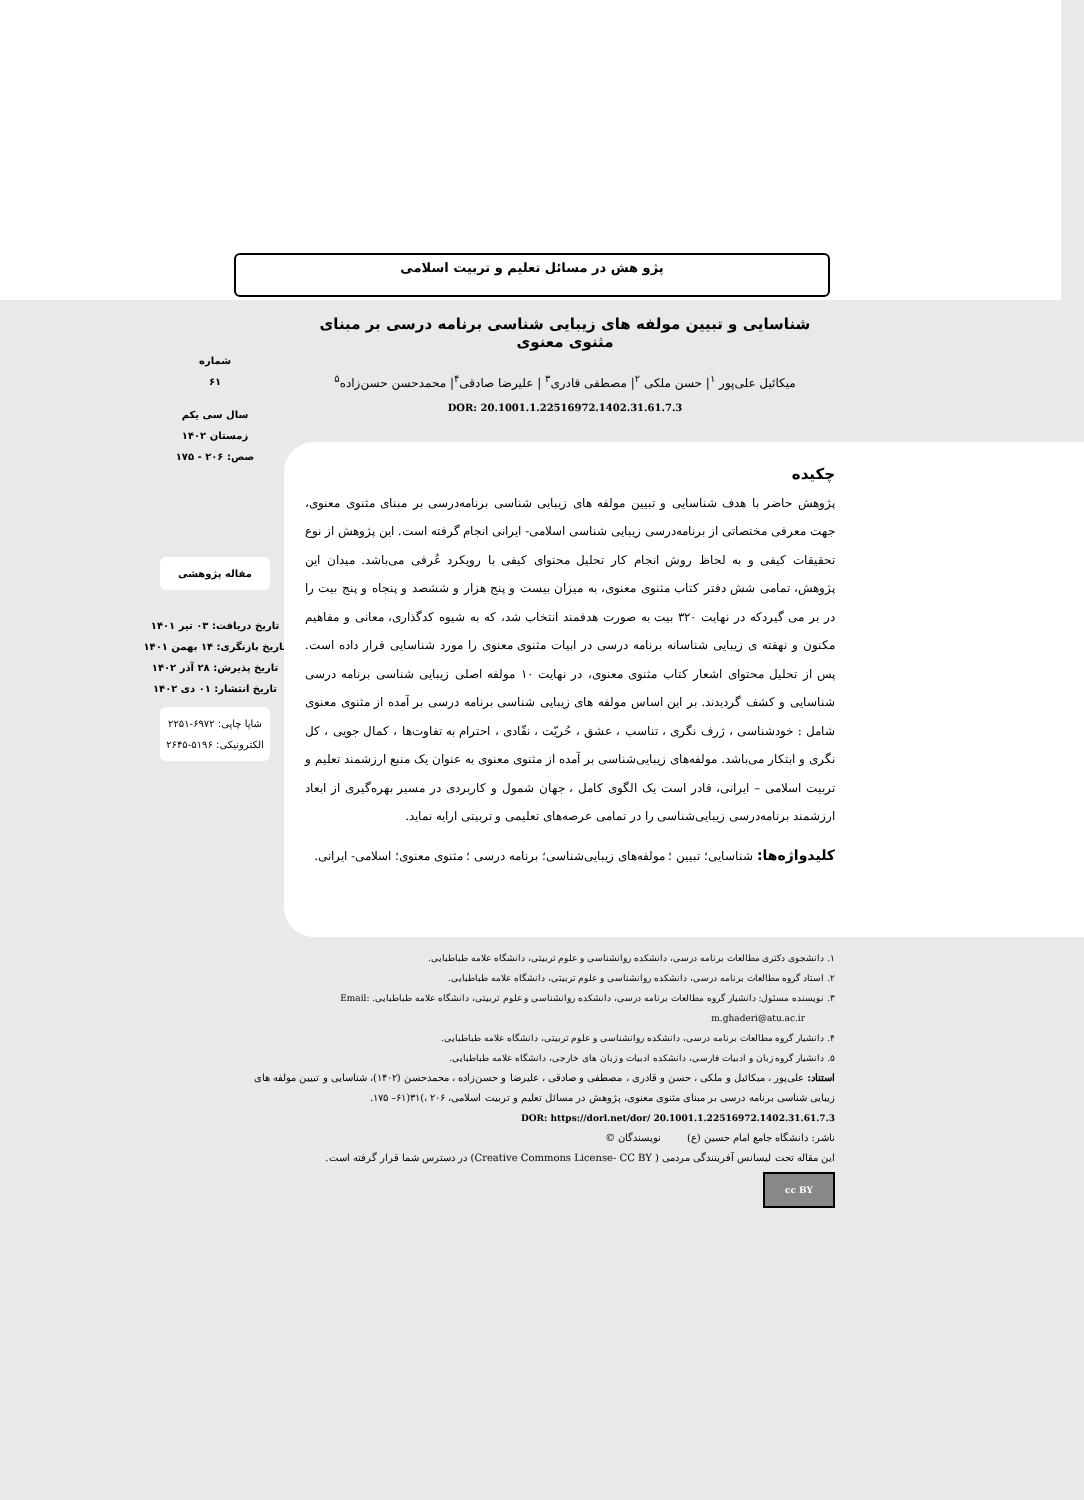پژو هش در مسائل تعلیم و تربیت اسلامی
شماره
۶۱
سال سی یکم
زمستان ۱۴۰۲
صص: ۲۰۶ - ۱۷۵
مقاله پژوهشی
تاریخ دریافت: ۰۳ تیر ۱۴۰۱
تاریخ بازنگری: ۱۴ بهمن ۱۴۰۱
تاریخ پذیرش: ۲۸ آذر ۱۴۰۲
تاریخ انتشار: ۰۱ دی ۱۴۰۲
شاپا چاپی: ۶۹۷۲-۲۲۵۱
الکترونیکی: ۵۱۹۶-۲۶۴۵
شناسایی و تبیین مولفه های زیبایی شناسی برنامه درسی بر مبنای مثنوی معنوی
میکائیل علی‌پور <sup>۱</sup>| حسن ملکی <sup>۲</sup>| مصطفی قادری<sup>۳</sup> | علیرضا صادقی<sup>۴</sup>| محمدحسن حسن‌زاده<sup>۵</sup>
DOR: 20.1001.1.22516972.1402.31.61.7.3
چکیده
پژوهش حاضر با هدف شناسایی و تبیین مولفه های زیبایی شناسی برنامه‌درسی بر مبنای مثنوی معنوی، جهت معرفی مختصاتی از برنامه‌درسی زیبایی شناسی اسلامی- ایرانی انجام گرفته است. این پژوهش از نوع تحقیقات کیفی و به لحاظ روش انجام کار تحلیل محتوای کیفی با رویکرد عُرفی می‌باشد. میدان این پژوهش، تمامی شش دفتر کتاب مثنوی معنوی، به میزان بیست و پنج هزار و ششصد و پنجاه و پنج بیت را در بر می گیردکه در نهایت ۳۲۰ بیت به صورت هدفمند انتخاب شد، که به شیوه کدگذاری، معانی و مفاهیم مکنون و نهفته ی زیبایی شناسانه برنامه درسی در ابیات مثنوی معنوی را مورد شناسایی قرار داده است. پس از تحلیل محتوای اشعار کتاب مثنوی معنوی، در نهایت ۱۰ مولفه اصلی زیبایی شناسی برنامه درسی شناسایی و کشف گردیدند. بر این اساس مولفه های زیبایی شناسی برنامه درسی بر آمده از مثنوی معنوی شامل : خودشناسی ، ژرف نگری ، تناسب ، عشق ، حُریّت ، نقّادی ، احترام به تفاوت‌ها ، کمال جویی ، کل نگری و ابتکار می‌باشد. مولفه‌های زیبایی‌شناسی بر آمده از مثنوی معنوی به عنوان یک منبع ارزشمند تعلیم و تربیت اسلامی – ایرانی، قادر است یک الگوی کامل ، جهان شمول و کاربردی در مسیر بهره‌گیری از ابعاد ارزشمند برنامه‌درسی زیبایی‌شناسی را در تمامی عرصه‌های تعلیمی و تربیتی ارایه نماید.
کلیدواژه‌ها: شناسایی؛ تبیین ؛ مولفه‌های زیبایی‌شناسی؛ برنامه درسی ؛ مثنوی معنوی؛ اسلامی- ایرانی.
۱. دانشجوی دکتری مطالعات برنامه درسی، دانشکده روانشناسی و علوم تربیتی، دانشگاه علامه طباطبایی.
۲. استاد گروه مطالعات برنامه درسی، دانشکده روانشناسی و علوم تربیتی، دانشگاه علامه طباطبایی.
۳. نویسنده مسئول: دانشیار گروه مطالعات برنامه درسی، دانشکده روانشناسی و علوم تربیتی، دانشگاه علامه طباطبایی. Email: m.ghaderi@atu.ac.ir
۴. دانشیار گروه مطالعات برنامه درسی، دانشکده روانشناسی و علوم تربیتی، دانشگاه علامه طباطبایی.
۵. دانشیار گروه زبان و ادبیات فارسی، دانشکده ادبیات و زبان های خارجی، دانشگاه علامه طباطبایی.
استناد: علی‌پور ، میکائیل و ملکی ، حسن و قادری ، مصطفی و صادقی ، علیرضا و حسن‌زاده ، محمدحسن (۱۴۰۲)، شناسایی و تبیین مولفه های زیبایی شناسی برنامه درسی بر مبنای مثنوی معنوی، پژوهش در مسائل تعلیم و تربیت اسلامی، ۲۰۶ ،)۳۱(۶۱– ۱۷۵.
DOR: https://dorl.net/dor/ 20.1001.1.22516972.1402.31.61.7.3
ناشر: دانشگاه جامع امام حسین (ع) نویسندگان ©
این مقاله تحت لیسانس آفرینندگی مردمی ( Creative Commons License- CC BY) در دسترس شما قرار گرفته است.
cc BY